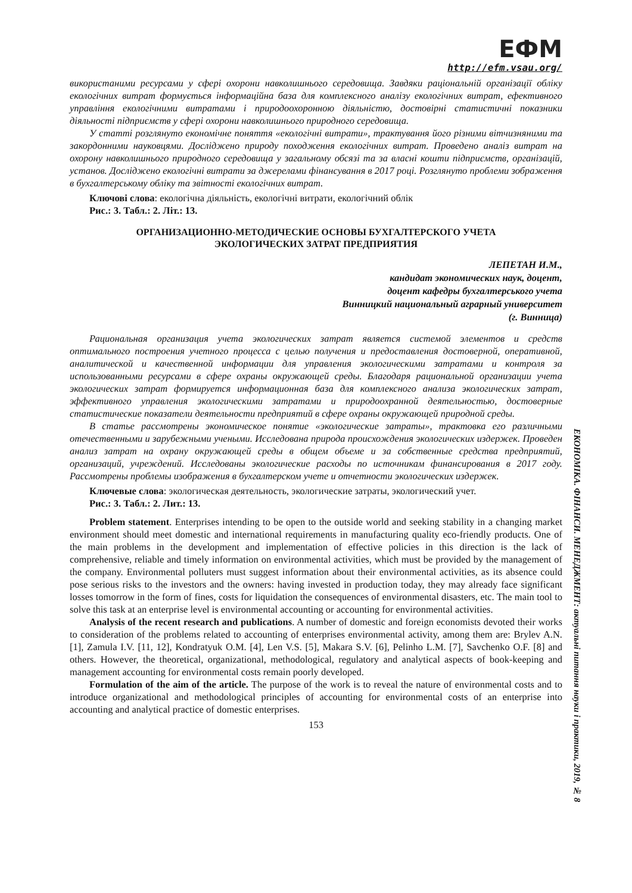ЕФМ
http://efm.vsau.org/
використаними ресурсами у сфері охорони навколишнього середовища. Завдяки раціональній організації обліку екологічних витрат формується інформаційна база для комплексного аналізу екологічних витрат, ефективного управління екологічними витратами і природоохоронною діяльністю, достовірні статистичні показники діяльності підприємств у сфері охорони навколишнього природного середовища.
У статті розглянуто економічне поняття «екологічні витрати», трактування його різними вітчизняними та закордонними науковцями. Досліджено природу походження екологічних витрат. Проведено аналіз витрат на охорону навколишнього природного середовища у загальному обсязі та за власні кошти підприємств, організацій, установ. Досліджено екологічні витрати за джерелами фінансування в 2017 році. Розглянуто проблеми зображення в бухгалтерському обліку та звітності екологічних витрат.
Ключові слова: екологічна діяльність, екологічні витрати, екологічний облік
Рис.: 3. Табл.: 2. Літ.: 13.
ОРГАНИЗАЦИОННО-МЕТОДИЧЕСКИЕ ОСНОВЫ БУХГАЛТЕРСКОГО УЧЕТА
ЭКОЛОГИЧЕСКИХ ЗАТРАТ ПРЕДПРИЯТИЯ
ЛЕПЕТАН И.М.,
кандидат экономических наук, доцент,
доцент кафедры бухгалтерського учета
Винницкий национальный аграрный университет
(г. Винница)
Рациональная организация учета экологических затрат является системой элементов и средств оптимального построения учетного процесса с целью получения и предоставления достоверной, оперативной, аналитической и качественной информации для управления экологическими затратами и контроля за использованными ресурсами в сфере охраны окружающей среды. Благодаря рациональной организации учета экологических затрат формируется информационная база для комплексного анализа экологических затрат, эффективного управления экологическими затратами и природоохранной деятельностью, достоверные статистические показатели деятельности предприятий в сфере охраны окружающей природной среды.
В статье рассмотрены экономическое понятие «экологические затраты», трактовка его различными отечественными и зарубежными учеными. Исследована природа происхождения экологических издержек. Проведен анализ затрат на охрану окружающей среды в общем объеме и за собственные средства предприятий, организаций, учреждений. Исследованы экологические расходы по источникам финансирования в 2017 году. Рассмотрены проблемы изображения в бухгалтерском учете и отчетности экологических издержек.
Ключевые слова: экологическая деятельность, экологические затраты, экологический учет.
Рис.: 3. Табл.: 2. Лит.: 13.
Problem statement. Enterprises intending to be open to the outside world and seeking stability in a changing market environment should meet domestic and international requirements in manufacturing quality eco-friendly products. One of the main problems in the development and implementation of effective policies in this direction is the lack of comprehensive, reliable and timely information on environmental activities, which must be provided by the management of the company. Environmental polluters must suggest information about their environmental activities, as its absence could pose serious risks to the investors and the owners: having invested in production today, they may already face significant losses tomorrow in the form of fines, costs for liquidation the consequences of environmental disasters, etc. The main tool to solve this task at an enterprise level is environmental accounting or accounting for environmental activities.
Analysis of the recent research and publications. A number of domestic and foreign economists devoted their works to consideration of the problems related to accounting of enterprises environmental activity, among them are: Brylev A.N. [1], Zamula I.V. [11, 12], Kondratyuk O.M. [4], Len V.S. [5], Makara S.V. [6], Pelinho L.M. [7], Savchenko O.F. [8] and others. However, the theoretical, organizational, methodological, regulatory and analytical aspects of book-keeping and management accounting for environmental costs remain poorly developed.
Formulation of the aim of the article. The purpose of the work is to reveal the nature of environmental costs and to introduce organizational and methodological principles of accounting for environmental costs of an enterprise into accounting and analytical practice of domestic enterprises.
153
ЕКОНОМІКА. ФІНАНСИ. МЕНЕДЖМЕНТ: актуальні питання науки і практики, 2019, № 8